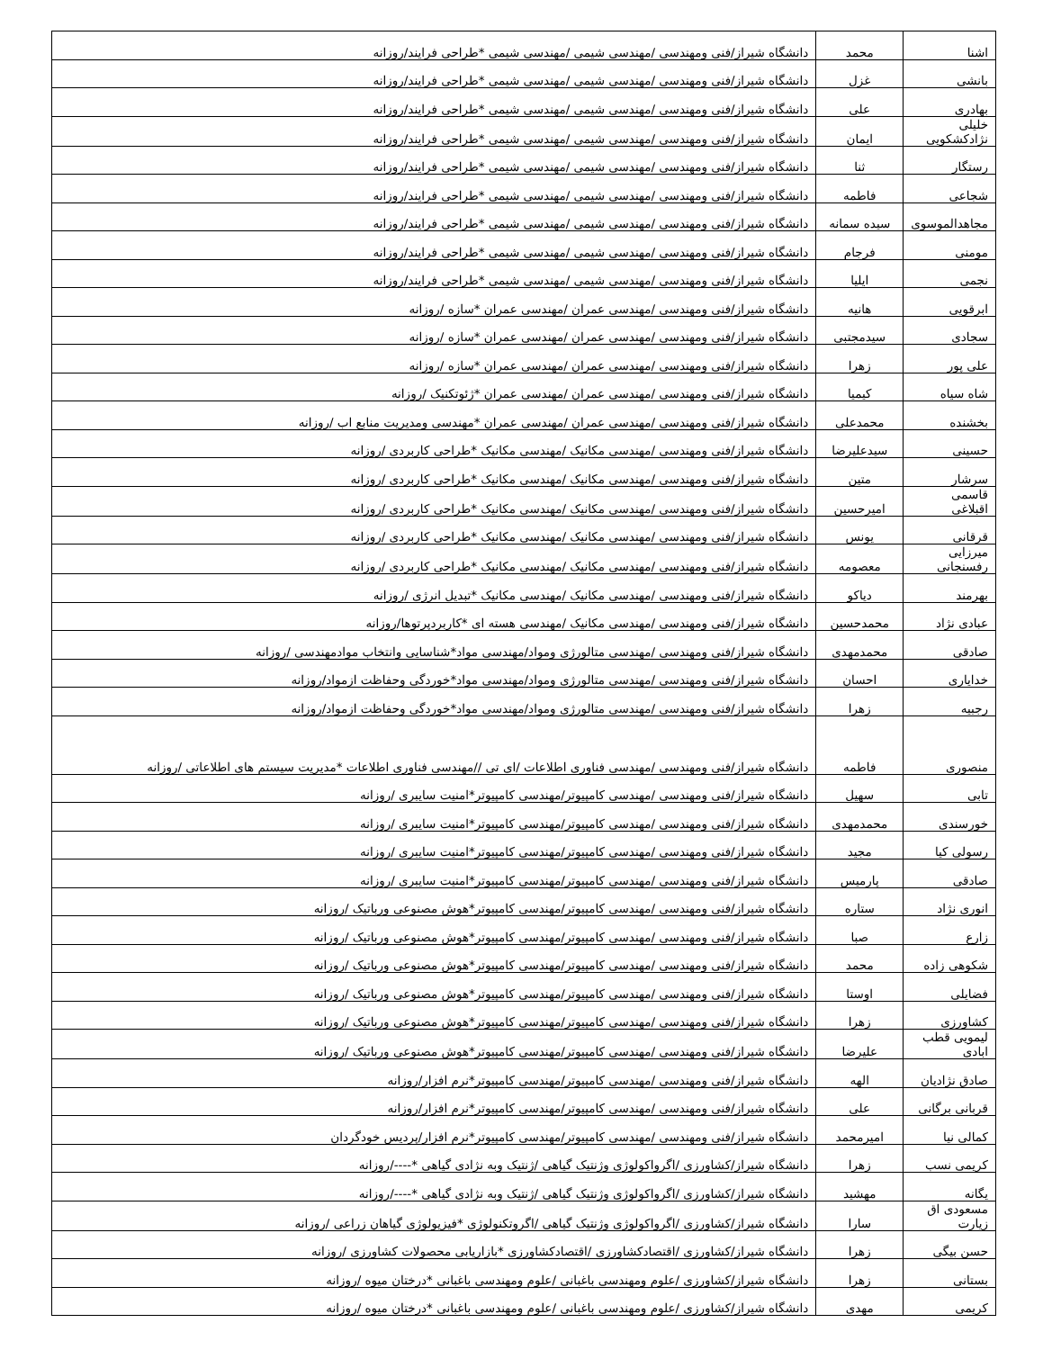| اشنا | محمد | دانشگاه شیراز/فنی ومهندسی /مهندسی شیمی /مهندسی شیمی *طراحی فرایند/روزانه |
| بانشی | غزل | دانشگاه شیراز/فنی ومهندسی /مهندسی شیمی /مهندسی شیمی *طراحی فرایند/روزانه |
| بهادری | علی | دانشگاه شیراز/فنی ومهندسی /مهندسی شیمی /مهندسی شیمی *طراحی فرایند/روزانه |
| خلیلی نژادکشکویی | ایمان | دانشگاه شیراز/فنی ومهندسی /مهندسی شیمی /مهندسی شیمی *طراحی فرایند/روزانه |
| رستگار | ثنا | دانشگاه شیراز/فنی ومهندسی /مهندسی شیمی /مهندسی شیمی *طراحی فرایند/روزانه |
| شجاعی | فاطمه | دانشگاه شیراز/فنی ومهندسی /مهندسی شیمی /مهندسی شیمی *طراحی فرایند/روزانه |
| مجاهدالموسوی | سیده سمانه | دانشگاه شیراز/فنی ومهندسی /مهندسی شیمی /مهندسی شیمی *طراحی فرایند/روزانه |
| مومنی | فرجام | دانشگاه شیراز/فنی ومهندسی /مهندسی شیمی /مهندسی شیمی *طراحی فرایند/روزانه |
| نجمی | ایلیا | دانشگاه شیراز/فنی ومهندسی /مهندسی شیمی /مهندسی شیمی *طراحی فرایند/روزانه |
| ابرقویی | هانیه | دانشگاه شیراز/فنی ومهندسی /مهندسی عمران /مهندسی عمران *سازه /روزانه |
| سجادی | سیدمجتبی | دانشگاه شیراز/فنی ومهندسی /مهندسی عمران /مهندسی عمران *سازه /روزانه |
| علی پور | زهرا | دانشگاه شیراز/فنی ومهندسی /مهندسی عمران /مهندسی عمران *سازه /روزانه |
| شاه سیاه | کیمیا | دانشگاه شیراز/فنی ومهندسی /مهندسی عمران /مهندسی عمران *ژئوتکنیک /روزانه |
| بخشنده | محمدعلی | دانشگاه شیراز/فنی ومهندسی /مهندسی عمران /مهندسی عمران *مهندسی ومدیریت منابع اب /روزانه |
| حسینی | سیدعلیرضا | دانشگاه شیراز/فنی ومهندسی /مهندسی مکانیک /مهندسی مکانیک *طراحی کاربردی /روزانه |
| سرشار | متین | دانشگاه شیراز/فنی ومهندسی /مهندسی مکانیک /مهندسی مکانیک *طراحی کاربردی /روزانه |
| قاسمی اقبلاغی | امیرحسین | دانشگاه شیراز/فنی ومهندسی /مهندسی مکانیک /مهندسی مکانیک *طراحی کاربردی /روزانه |
| قرقانی | یونس | دانشگاه شیراز/فنی ومهندسی /مهندسی مکانیک /مهندسی مکانیک *طراحی کاربردی /روزانه |
| میرزایی رفسنجانی | معصومه | دانشگاه شیراز/فنی ومهندسی /مهندسی مکانیک /مهندسی مکانیک *طراحی کاربردی /روزانه |
| بهرمند | دیاکو | دانشگاه شیراز/فنی ومهندسی /مهندسی مکانیک /مهندسی مکانیک *تبدیل انرژی /روزانه |
| عبادی نژاد | محمدحسین | دانشگاه شیراز/فنی ومهندسی /مهندسی مکانیک /مهندسی هسته ای *کاربردپرتوها/روزانه |
| صادقی | محمدمهدی | دانشگاه شیراز/فنی ومهندسی /مهندسی متالورژی ومواد/مهندسی مواد*شناسایی وانتخاب موادمهندسی /روزانه |
| خدایاری | احسان | دانشگاه شیراز/فنی ومهندسی /مهندسی متالورژی ومواد/مهندسی مواد*خوردگی وحفاظت ازمواد/روزانه |
| رجبیه | زهرا | دانشگاه شیراز/فنی ومهندسی /مهندسی متالورژی ومواد/مهندسی مواد*خوردگی وحفاظت ازمواد/روزانه |
| منصوری | فاطمه | دانشگاه شیراز/فنی ومهندسی /مهندسی فناوری اطلاعات /ای تی //مهندسی فناوری اطلاعات *مدیریت سیستم های اطلاعاتی /روزانه |
| تابی | سهیل | دانشگاه شیراز/فنی ومهندسی /مهندسی کامپیوتر/مهندسی کامپیوتر*امنیت سایبری /روزانه |
| خورسندی | محمدمهدی | دانشگاه شیراز/فنی ومهندسی /مهندسی کامپیوتر/مهندسی کامپیوتر*امنیت سایبری /روزانه |
| رسولی کیا | مجید | دانشگاه شیراز/فنی ومهندسی /مهندسی کامپیوتر/مهندسی کامپیوتر*امنیت سایبری /روزانه |
| صادقی | پارمیس | دانشگاه شیراز/فنی ومهندسی /مهندسی کامپیوتر/مهندسی کامپیوتر*امنیت سایبری /روزانه |
| انوری نژاد | ستاره | دانشگاه شیراز/فنی ومهندسی /مهندسی کامپیوتر/مهندسی کامپیوتر*هوش مصنوعی ورباتیک /روزانه |
| زارع | صبا | دانشگاه شیراز/فنی ومهندسی /مهندسی کامپیوتر/مهندسی کامپیوتر*هوش مصنوعی ورباتیک /روزانه |
| شکوهی زاده | محمد | دانشگاه شیراز/فنی ومهندسی /مهندسی کامپیوتر/مهندسی کامپیوتر*هوش مصنوعی ورباتیک /روزانه |
| فضایلی | اوستا | دانشگاه شیراز/فنی ومهندسی /مهندسی کامپیوتر/مهندسی کامپیوتر*هوش مصنوعی ورباتیک /روزانه |
| کشاورزی | زهرا | دانشگاه شیراز/فنی ومهندسی /مهندسی کامپیوتر/مهندسی کامپیوتر*هوش مصنوعی ورباتیک /روزانه |
| لیمویی قطب ابادی | علیرضا | دانشگاه شیراز/فنی ومهندسی /مهندسی کامپیوتر/مهندسی کامپیوتر*هوش مصنوعی ورباتیک /روزانه |
| صادق نژادیان | الهه | دانشگاه شیراز/فنی ومهندسی /مهندسی کامپیوتر/مهندسی کامپیوتر*نرم افزار/روزانه |
| قربانی برگانی | علی | دانشگاه شیراز/فنی ومهندسی /مهندسی کامپیوتر/مهندسی کامپیوتر*نرم افزار/روزانه |
| کمالی نیا | امیرمحمد | دانشگاه شیراز/فنی ومهندسی /مهندسی کامپیوتر/مهندسی کامپیوتر*نرم افزار/پردیس خودگردان |
| کریمی نسب | زهرا | دانشگاه شیراز/کشاورزی /اگرواکولوژی وژنتیک گیاهی /ژنتیک وبه نژادی گیاهی *----/روزانه |
| یگانه | مهشید | دانشگاه شیراز/کشاورزی /اگرواکولوژی وژنتیک گیاهی /ژنتیک وبه نژادی گیاهی *----/روزانه |
| مسعودی اق زیارت | سارا | دانشگاه شیراز/کشاورزی /اگرواکولوژی وژنتیک گیاهی /اگروتکنولوژی *فیزیولوژی گیاهان زراعی /روزانه |
| حسن بیگی | زهرا | دانشگاه شیراز/کشاورزی /اقتصادکشاورزی /اقتصادکشاورزی *بازاریابی محصولات کشاورزی /روزانه |
| بستانی | زهرا | دانشگاه شیراز/کشاورزی /علوم ومهندسی باغبانی /علوم ومهندسی باغبانی *درختان میوه /روزانه |
| کریمی | مهدی | دانشگاه شیراز/کشاورزی /علوم ومهندسی باغبانی /علوم ومهندسی باغبانی *درختان میوه /روزانه |